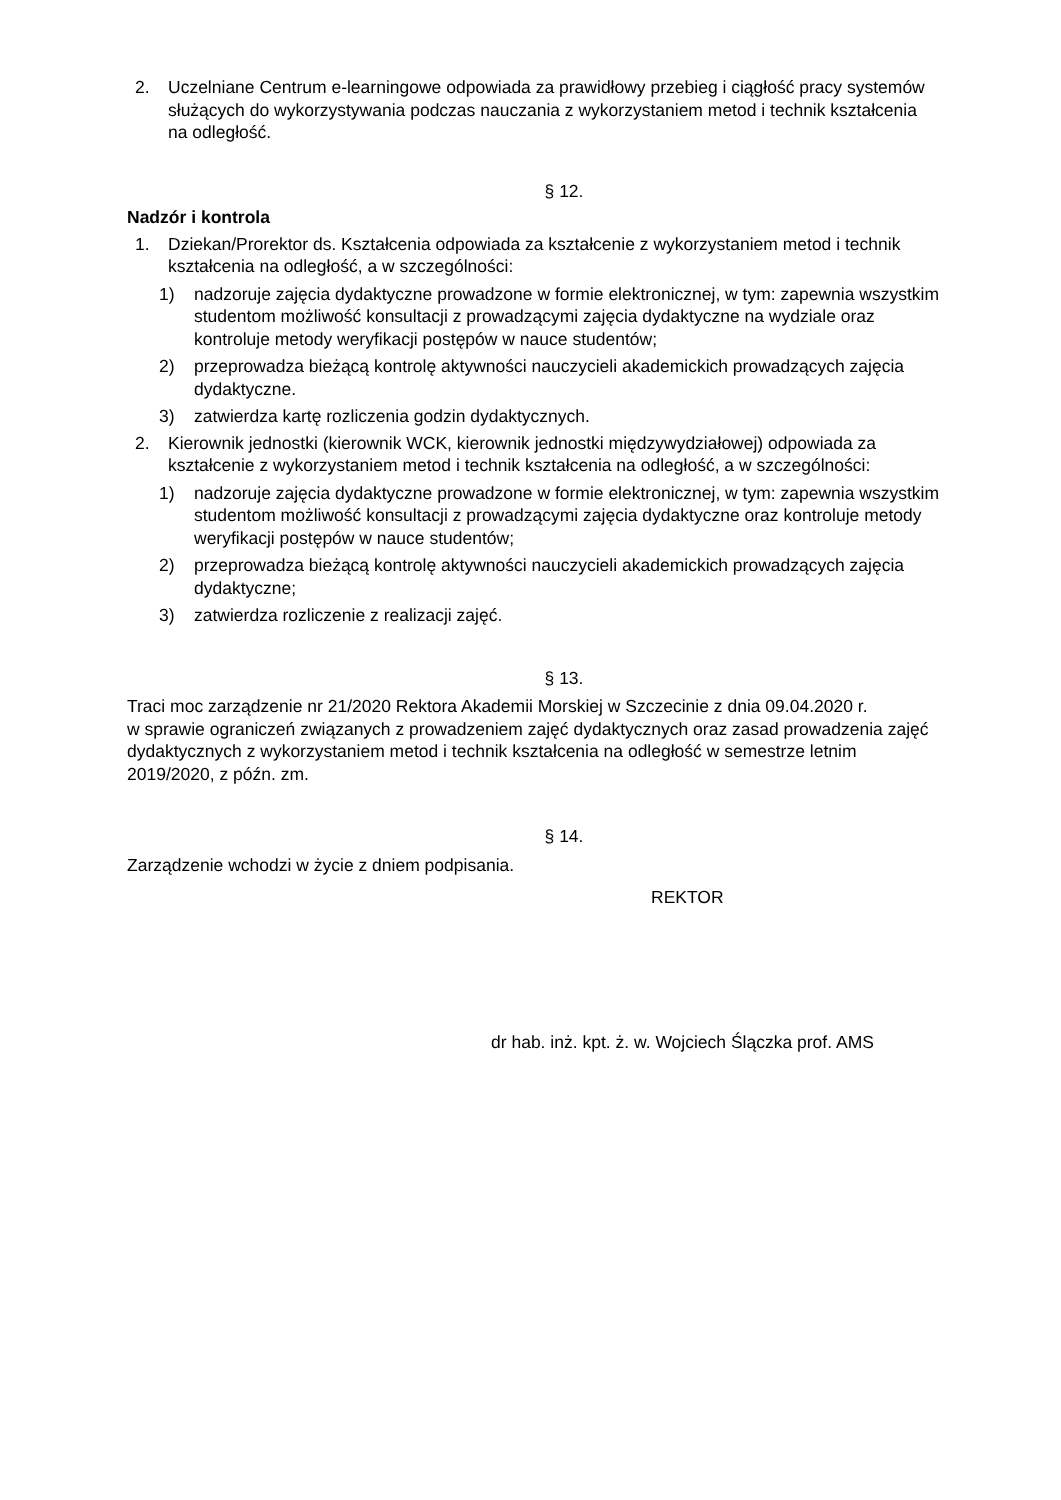2. Uczelniane Centrum e-learningowe odpowiada za prawidłowy przebieg i ciągłość pracy systemów służących do wykorzystywania podczas nauczania z wykorzystaniem metod i technik kształcenia na odległość.
§ 12.
Nadzór i kontrola
1. Dziekan/Prorektor ds. Kształcenia odpowiada za kształcenie z wykorzystaniem metod i technik kształcenia na odległość, a w szczególności:
1) nadzoruje zajęcia dydaktyczne prowadzone w formie elektronicznej, w tym: zapewnia wszystkim studentom możliwość konsultacji z prowadzącymi zajęcia dydaktyczne na wydziale oraz kontroluje metody weryfikacji postępów w nauce studentów;
2) przeprowadza bieżącą kontrolę aktywności nauczycieli akademickich prowadzących zajęcia dydaktyczne.
3) zatwierdza kartę rozliczenia godzin dydaktycznych.
2. Kierownik jednostki (kierownik WCK, kierownik jednostki międzywydziałowej) odpowiada za kształcenie z wykorzystaniem metod i technik kształcenia na odległość, a w szczególności:
1) nadzoruje zajęcia dydaktyczne prowadzone w formie elektronicznej, w tym: zapewnia wszystkim studentom możliwość konsultacji z prowadzącymi zajęcia dydaktyczne oraz kontroluje metody weryfikacji postępów w nauce studentów;
2) przeprowadza bieżącą kontrolę aktywności nauczycieli akademickich prowadzących zajęcia dydaktyczne;
3) zatwierdza rozliczenie z realizacji zajęć.
§ 13.
Traci moc zarządzenie nr 21/2020 Rektora Akademii Morskiej w Szczecinie z dnia 09.04.2020 r.
w sprawie ograniczeń związanych z prowadzeniem zajęć dydaktycznych oraz zasad prowadzenia zajęć dydaktycznych z wykorzystaniem metod i technik kształcenia na odległość w semestrze letnim 2019/2020, z późn. zm.
§ 14.
Zarządzenie wchodzi w życie z dniem podpisania.
REKTOR
dr hab. inż. kpt. ż. w. Wojciech Ślączka prof. AMS